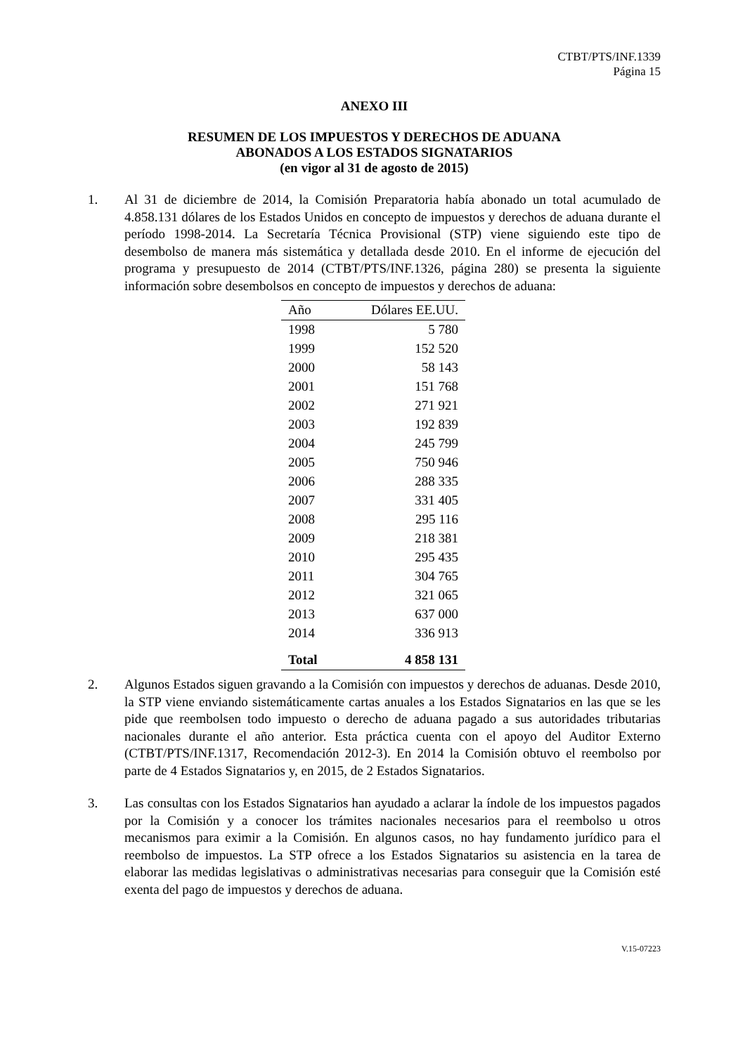CTBT/PTS/INF.1339
Página 15
ANEXO III
RESUMEN DE LOS IMPUESTOS Y DERECHOS DE ADUANA
ABONADOS A LOS ESTADOS SIGNATARIOS
(en vigor al 31 de agosto de 2015)
1. Al 31 de diciembre de 2014, la Comisión Preparatoria había abonado un total acumulado de 4.858.131 dólares de los Estados Unidos en concepto de impuestos y derechos de aduana durante el período 1998-2014. La Secretaría Técnica Provisional (STP) viene siguiendo este tipo de desembolso de manera más sistemática y detallada desde 2010. En el informe de ejecución del programa y presupuesto de 2014 (CTBT/PTS/INF.1326, página 280) se presenta la siguiente información sobre desembolsos en concepto de impuestos y derechos de aduana:
| Año | Dólares EE.UU. |
| --- | --- |
| 1998 | 5 780 |
| 1999 | 152 520 |
| 2000 | 58 143 |
| 2001 | 151 768 |
| 2002 | 271 921 |
| 2003 | 192 839 |
| 2004 | 245 799 |
| 2005 | 750 946 |
| 2006 | 288 335 |
| 2007 | 331 405 |
| 2008 | 295 116 |
| 2009 | 218 381 |
| 2010 | 295 435 |
| 2011 | 304 765 |
| 2012 | 321 065 |
| 2013 | 637 000 |
| 2014 | 336 913 |
| Total | 4 858 131 |
2. Algunos Estados siguen gravando a la Comisión con impuestos y derechos de aduanas. Desde 2010, la STP viene enviando sistemáticamente cartas anuales a los Estados Signatarios en las que se les pide que reembolsen todo impuesto o derecho de aduana pagado a sus autoridades tributarias nacionales durante el año anterior. Esta práctica cuenta con el apoyo del Auditor Externo (CTBT/PTS/INF.1317, Recomendación 2012-3). En 2014 la Comisión obtuvo el reembolso por parte de 4 Estados Signatarios y, en 2015, de 2 Estados Signatarios.
3. Las consultas con los Estados Signatarios han ayudado a aclarar la índole de los impuestos pagados por la Comisión y a conocer los trámites nacionales necesarios para el reembolso u otros mecanismos para eximir a la Comisión. En algunos casos, no hay fundamento jurídico para el reembolso de impuestos. La STP ofrece a los Estados Signatarios su asistencia en la tarea de elaborar las medidas legislativas o administrativas necesarias para conseguir que la Comisión esté exenta del pago de impuestos y derechos de aduana.
V.15-07223